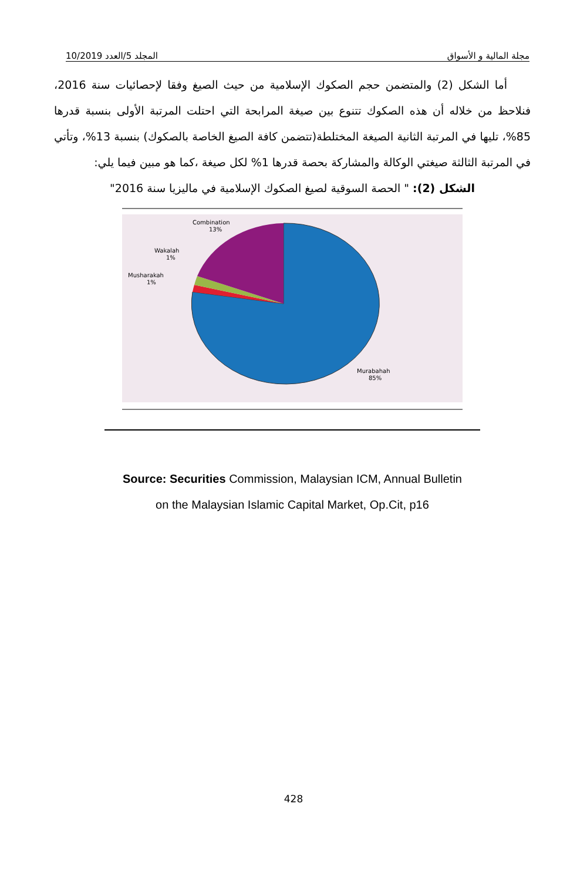مجلة المالية و الأسواق المجلد 5/العدد 10/2019
أما الشكل (2) والمتضمن حجم الصكوك الإسلامية من حيث الصيغ وفقا لإحصائيات سنة 2016، فنلاحظ من خلاله أن هذه الصكوك تتنوع بين صيغة المرابحة التي احتلت المرتبة الأولى بنسبة قدرها 85%، تليها في المرتبة الثانية الصيغة المختلطة(تتضمن كافة الصيغ الخاصة بالصكوك) بنسبة 13%، وتأتي في المرتبة الثالثة صيغتي الوكالة والمشاركة بحصة قدرها 1% لكل صيغة ،كما هو مبين فيما يلي:
الشكل (2): " الحصة السوقية لصيغ الصكوك الإسلامية في ماليزيا سنة 2016"
Combination
13%
Wakalah
1%
Musharakah
1%
Murabahah
85%
Source: Securities Commission, Malaysian ICM, Annual Bulletin
on the Malaysian Islamic Capital Market, Op.Cit, p16
428